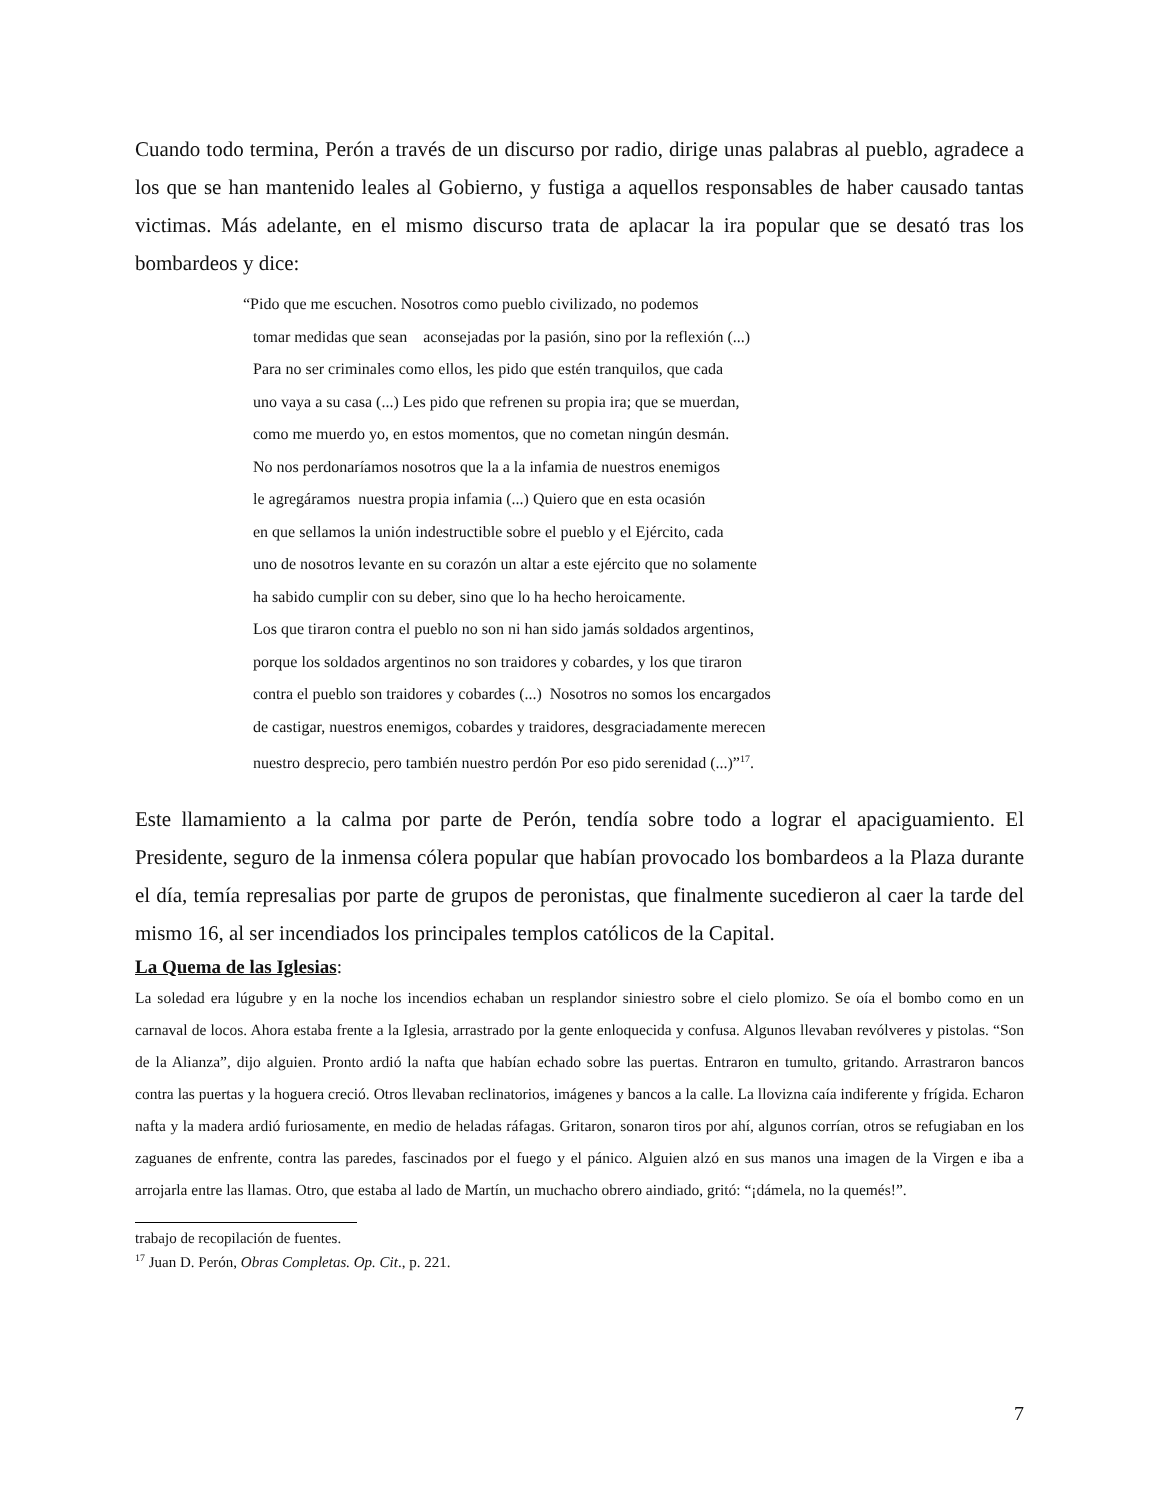Cuando todo termina, Perón a través de un discurso por radio, dirige unas palabras al pueblo, agradece a los que se han mantenido leales al Gobierno, y fustiga a aquellos responsables de haber causado tantas victimas. Más adelante, en el mismo discurso trata de aplacar la ira popular que se desató tras los bombardeos y dice:
“Pido que me escuchen. Nosotros como pueblo civilizado, no podemos
tomar medidas que sean aconsejadas por la pasión, sino por la reflexión (...)
Para no ser criminales como ellos, les pido que estén tranquilos, que cada
uno vaya a su casa (...) Les pido que refrenen su propia ira; que se muerdan,
como me muerdo yo, en estos momentos, que no cometan ningún desmán.
No nos perdonaríamos nosotros que la a la infamia de nuestros enemigos
le agregáramos nuestra propia infamia (...) Quiero que en esta ocasión
en que sellamos la unión indestructible sobre el pueblo y el Ejército, cada
uno de nosotros levante en su corazón un altar a este ejército que no solamente
ha sabido cumplir con su deber, sino que lo ha hecho heroicamente.
Los que tiraron contra el pueblo no son ni han sido jamás soldados argentinos,
porque los soldados argentinos no son traidores y cobardes, y los que tiraron
contra el pueblo son traidores y cobardes (...) Nosotros no somos los encargados
de castigar, nuestros enemigos, cobardes y traidores, desgraciadamente merecen
nuestro desprecio, pero también nuestro perdón Por eso pido serenidad (...)”<sup>17</sup>.
Este llamamiento a la calma por parte de Perón, tendía sobre todo a lograr el apaciguamiento. El Presidente, seguro de la inmensa cólera popular que habían provocado los bombardeos a la Plaza durante el día, temía represalias por parte de grupos de peronistas, que finalmente sucedieron al caer la tarde del mismo 16, al ser incendiados los principales templos católicos de la Capital.
La Quema de las Iglesias:
La soledad era lúgubre y en la noche los incendios echaban un resplandor siniestro sobre el cielo plomizo. Se oía el bombo como en un carnaval de locos. Ahora estaba frente a la Iglesia, arrastrado por la gente enloquecida y confusa. Algunos llevaban revólveres y pistolas. “Son de la Alianza”, dijo alguien. Pronto ardió la nafta que habían echado sobre las puertas. Entraron en tumulto, gritando. Arrastraron bancos contra las puertas y la hoguera creció. Otros llevaban reclinatorios, imágenes y bancos a la calle. La llovizna caía indiferente y frígida. Echaron nafta y la madera ardió furiosamente, en medio de heladas ráfagas. Gritaron, sonaron tiros por ahí, algunos corrían, otros se refugiaban en los zaguanes de enfrente, contra las paredes, fascinados por el fuego y el pánico. Alguien alzó en sus manos una imagen de la Virgen e iba a arrojarla entre las llamas. Otro, que estaba al lado de Martín, un muchacho obrero aindiado, gritó: “¡dámela, no la quemés!”.
trabajo de recopilación de fuentes.
<sup>17</sup> Juan D. Perón, Obras Completas. Op. Cit., p. 221.
7